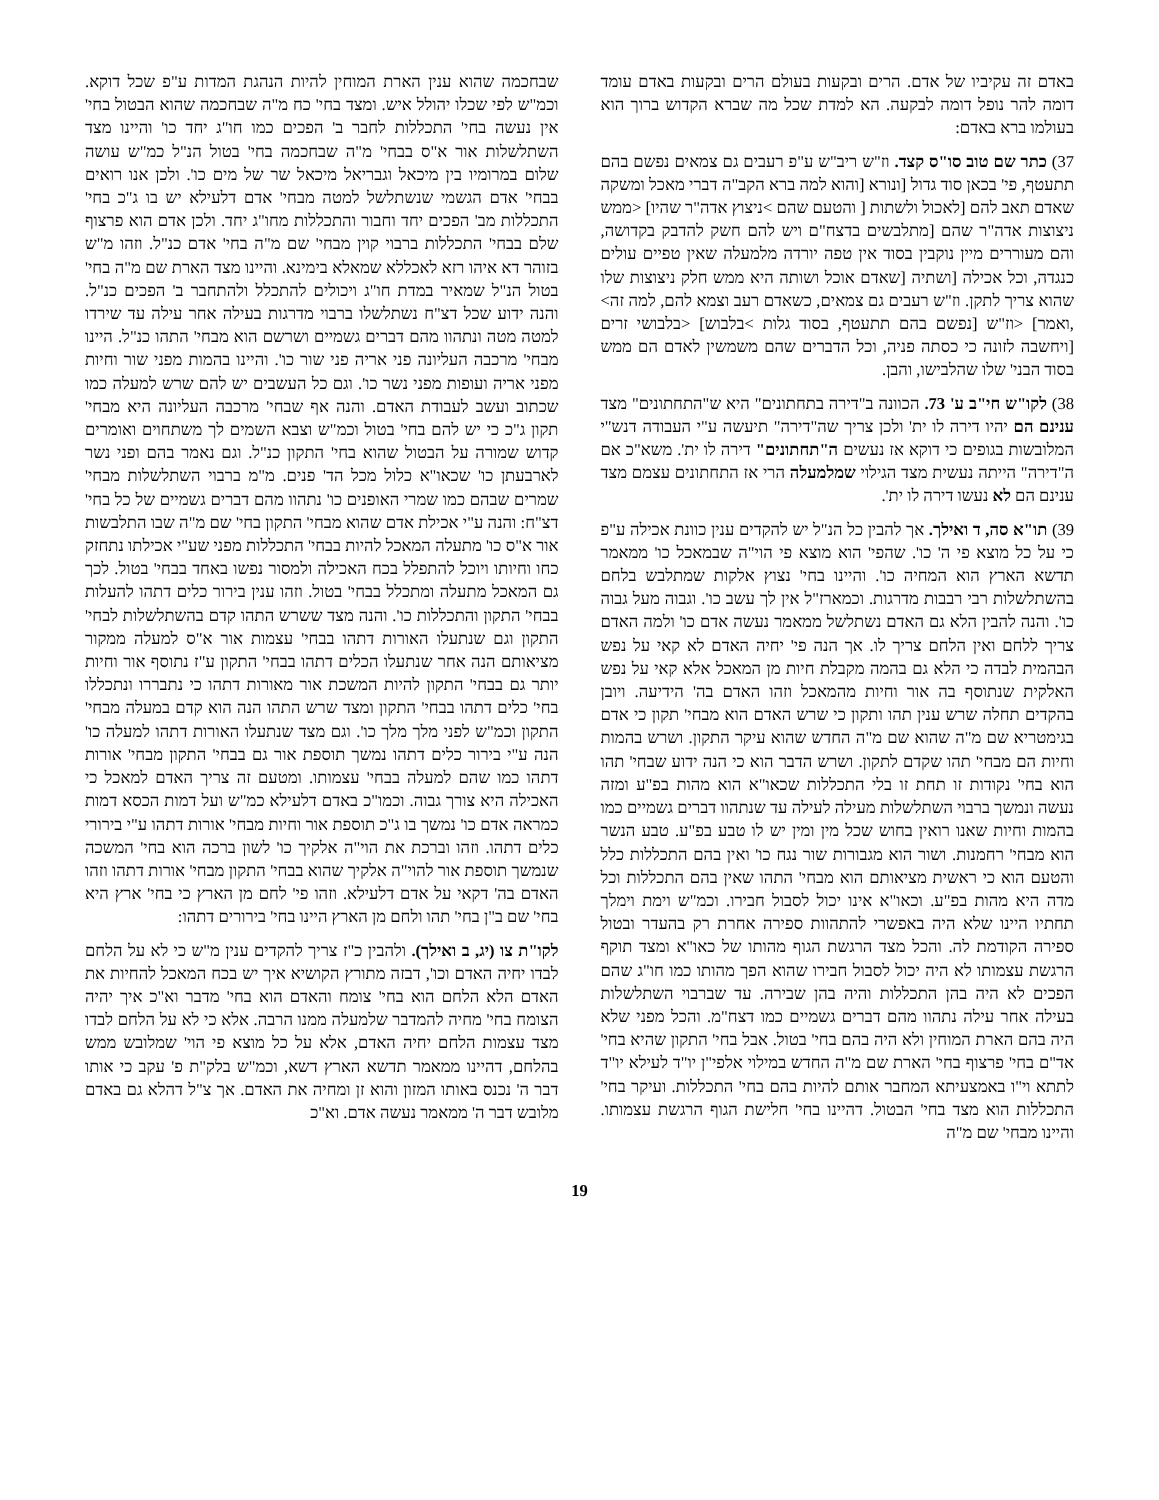באדם זה עקיביו של אדם. הרים ובקעות בעולם הרים ובקעות באדם עומד דומה להר נופל דומה לבקעה. הא למדת שכל מה שברא הקדוש ברוך הוא בעולמו ברא באדם:
37) כתר שם טוב סו"ס קצד. וז"ש ריב"ש ע"פ רעבים גם צמאים נפשם בהם תתעטף, פי' בכאן סוד גדול [ונורא [והוא למה ברא הקב"ה דברי מאכל ומשקה שאדם תאב להם [לאכול ולשתות [ והטעם שהם >ניצוץ אדה"ר שהיו] <ממש ניצוצות אדה"ר שהם [מתלבשים בדצח"ם ויש להם חשק להדבק בקדושה, והם מעוררים מיין נוקבין בסוד אין טפה יורדה מלמעלה שאין טפיים עולים כנגדה, וכל אכילה [ושתיה [שאדם אוכל ושותה היא ממש חלק ניצוצות שלו שהוא צריך לתקן. וז"ש רעבים גם צמאים, כשאדם רעב וצמא להם, למה זה> ,ואמר] <וז"ש [נפשם בהם תתעטף, בסוד גלות >בלבוש] <בלבושי זרים [ויחשבה לזונה כי כסתה פניה, וכל הדברים שהם משמשין לאדם הם ממש בסוד הבני' שלו שהלבישו, והבן.
38) לקו"ש חי"ב ע' 73. הכוונה ב"דירה בתחתונים" היא ש"התחתונים" מצד ענינם הם יהיו דירה לו ית' ולכן צריך שה"דירה" תיעשה ע"י העבודה דנש"י המלובשות בגופים כי דוקא אז נעשים ה"תחתונים" דירה לו ית'. משא"כ אם ה"דירה" הייתה נעשית מצד הגילוי שמלמעלה הרי אז התחתונים עצמם מצד ענינם הם לא נעשו דירה לו ית'.
39) תו"א סה, ד ואילך. אך להבין כל הנ"ל יש להקדים ענין כוונת אכילה ע"פ כי על כל מוצא פי ה' כו'. שהפי' הוא מוצא פי הוי"ה שבמאכל כו' ממאמר תדשא הארץ הוא המחיה כו'. והיינו בחי' נצוץ אלקות שמתלבש בלחם בהשתלשלות רבי רבבות מדרגות. וכמארז"ל אין לך עשב כו'. וגבוה מעל גבוה כו'. והנה להבין הלא גם האדם נשתלשל ממאמר נעשה אדם כו' ולמה האדם צריך ללחם ואין הלחם צריך לו. אך הנה פי' יחיה האדם לא קאי על נפש הבהמית לבדה כי הלא גם בהמה מקבלת חיות מן המאכל אלא קאי על נפש האלקית שנתוסף בה אור וחיות מהמאכל וזהו האדם בה' הידיעה. ויובן בהקדים תחלה שרש ענין תהו ותקון כי שרש האדם הוא מבחי' תקון כי אדם בגימטריא שם מ"ה שהוא שם מ"ה החדש שהוא עיקר התקון. ושרש בהמות וחיות הם מבחי' תהו שקדם לתקון. ושרש הדבר הוא כי הנה ידוע שבחי' תהו הוא בחי' נקודות זו תחת זו בלי התכללות שכאו"א הוא מהות בפ"ע ומזה נעשה ונמשך ברבוי השתלשלות מעילה לעילה עד שנתהוו דברים גשמיים כמו בהמות וחיות שאנו רואין בחוש שכל מין ומין יש לו טבע בפ"ע. טבע הנשר הוא מבחי' רחמנות. ושור הוא מגבורות שור נגח כו' ואין בהם התכללות כלל והטעם הוא כי ראשית מציאותם הוא מבחי' התהו שאין בהם התכללות וכל מדה היא מהות בפ"ע. וכאו"א אינו יכול לסבול חבירו. וכמ"ש וימת וימלך תחתיו היינו שלא היה באפשרי להתהוות ספירה אחרת רק בהעדר ובטול ספירה הקודמת לה. והכל מצד הרגשת הגוף מהותו של כאו"א ומצד תוקף הרגשת עצמותו לא היה יכול לסבול חבירו שהוא הפך מהותו כמו חו"ג שהם הפכים לא היה בהן התכללות והיה בהן שבירה. עד שברבוי השתלשלות בעילה אחר עילה נתהוו מהם דברים גשמיים כמו דצח"מ. והכל מפני שלא היה בהם הארת המוחין ולא היה בהם בחי' בטול. אבל בחי' התקון שהיא בחי' אד"ם בחי' פרצוף בחי' הארת שם מ"ה החדש במילוי אלפי"ן יו"ד לעילא יו"ד לתתא וי"ו באמצעיתא המחבר אותם להיות בהם בחי' התכללות. ועיקר בחי' התכללות הוא מצד בחי' הבטול. דהיינו בחי' חלישת הגוף הרגשת עצמותו. והיינו מבחי' שם מ"ה
שבחכמה שהוא ענין הארת המוחין להיות הנהגת המדות ע"פ שכל דוקא. וכמ"ש לפי שכלו יהולל איש. ומצד בחי' כח מ"ה שבחכמה שהוא הבטול בחי' אין נעשה בחי' התכללות לחבר ב' הפכים כמו חו"ג יחד כו' והיינו מצד השתלשלות אור א"ס בבחי' מ"ה שבחכמה בחי' בטול הנ"ל כמ"ש עושה שלום במרומיו בין מיכאל וגבריאל מיכאל שר של מים כו'. ולכן אנו רואים בבחי' אדם הגשמי שנשתלשל למטה מבחי' אדם דלעילא יש בו ג"כ בחי' התכללות מב' הפכים יחד וחבור והתכללות מחו"ג יחד. ולכן אדם הוא פרצוף שלם בבחי' התכללות ברבוי קוין מבחי' שם מ"ה בחי' אדם כנ"ל. וזהו מ"ש בזוהר דא איהו רזא לאכללא שמאלא בימינא. והיינו מצד הארת שם מ"ה בחי' בטול הנ"ל שמאיר במדת חו"ג ויכולים להתכלל ולהתחבר ב' הפכים כנ"ל. והנה ידוע שכל דצ"ח נשתלשלו ברבוי מדרגות בעילה אחר עילה עד שירדו למטה מטה ונתהוו מהם דברים גשמיים ושרשם הוא מבחי' התהו כנ"ל. היינו מבחי' מרכבה העליונה פני אריה פני שור כו'. והיינו בהמות מפני שור וחיות מפני אריה ועופות מפני נשר כו'. וגם כל העשבים יש להם שרש למעלה כמו שכתוב ועשב לעבודת האדם. והנה אף שבחי' מרכבה העליונה היא מבחי' תקון ג"כ כי יש להם בחי' בטול וכמ"ש וצבא השמים לך משתחוים ואומרים קדוש שמורה על הבטול שהוא בחי' התקון כנ"ל. וגם נאמר בהם ופני נשר לארבעתן כו' שכאו"א כלול מכל הד' פנים. מ"מ ברבוי השתלשלות מבחי' שמרים שבהם כמו שמרי האופנים כו' נתהוו מהם דברים גשמיים של כל בחי' דצ"ח: והנה ע"י אכילת אדם שהוא מבחי' התקון בחי' שם מ"ה שבו התלבשות אור א"ס כו' מתעלה המאכל להיות בבחי' התכללות מפני שע"י אכילתו נתחזק כחו וחיותו ויוכל להתפלל בכח האכילה ולמסור נפשו באחד בבחי' בטול. לכך גם המאכל מתעלה ומתכלל בבחי' בטול. וזהו ענין בירור כלים דתהו להעלות בבחי' התקון והתכללות כו'. והנה מצד ששרש התהו קדם בהשתלשלות לבחי' התקון וגם שנתעלו האורות דתהו בבחי' עצמות אור א"ס למעלה ממקור מציאותם הנה אחר שנתעלו הכלים דתהו בבחי' התקון ע"ז נתוסף אור וחיות יותר גם בבחי' התקון להיות המשכת אור מאורות דתהו כי נתבררו ונתכללו בחי' כלים דתהו בבחי' התקון ומצד שרש התהו הנה הוא קדם במעלה מבחי' התקון וכמ"ש לפני מלך מלך כו'. וגם מצד שנתעלו האורות דתהו למעלה כו' הנה ע"י בירור כלים דתהו נמשך תוספת אור גם בבחי' התקון מבחי' אורות דתהו כמו שהם למעלה בבחי' עצמותו. ומטעם זה צריך האדם למאכל כי האכילה היא צורך גבוה. וכמו"כ באדם דלעילא כמ"ש ועל דמות הכסא דמות כמראה אדם כו' נמשך בו ג"כ תוספת אור וחיות מבחי' אורות דתהו ע"י בירורי כלים דתהו. וזהו וברכת את הוי"ה אלקיך כו' לשון ברכה הוא בחי' המשכה שנמשך תוספת אור להוי"ה אלקיך שהוא בבחי' התקון מבחי' אורות דתהו וזהו האדם בה' דקאי על אדם דלעילא. וזהו פי' לחם מן הארץ כי בחי' ארץ היא בחי' שם ב"ן בחי' תהו ולחם מן הארץ היינו בחי' בירורים דתהו:
לקו"ת צו (יג, ב ואילך). ולהבין כ"ז צריך להקדים ענין מ"ש כי לא על הלחם לבדו יחיה האדם וכו', דבזה מתורץ הקושיא איך יש בכח המאכל להחיות את האדם הלא הלחם הוא בחי' צומח והאדם הוא בחי' מדבר וא"כ איך יהיה הצומח בחי' מחיה להמדבר שלמעלה ממנו הרבה. אלא כי לא על הלחם לבדו מצד עצמות הלחם יחיה האדם, אלא על כל מוצא פי הוי' שמלובש ממש בהלחם, דהיינו ממאמר תדשא הארץ דשא, וכמ"ש בלק"ת פ' עקב כי אותו דבר ה' נכנס באותו המזון והוא זן ומחיה את האדם. אך צ"ל דהלא גם באדם מלובש דבר ה' ממאמר נעשה אדם. וא"כ
19